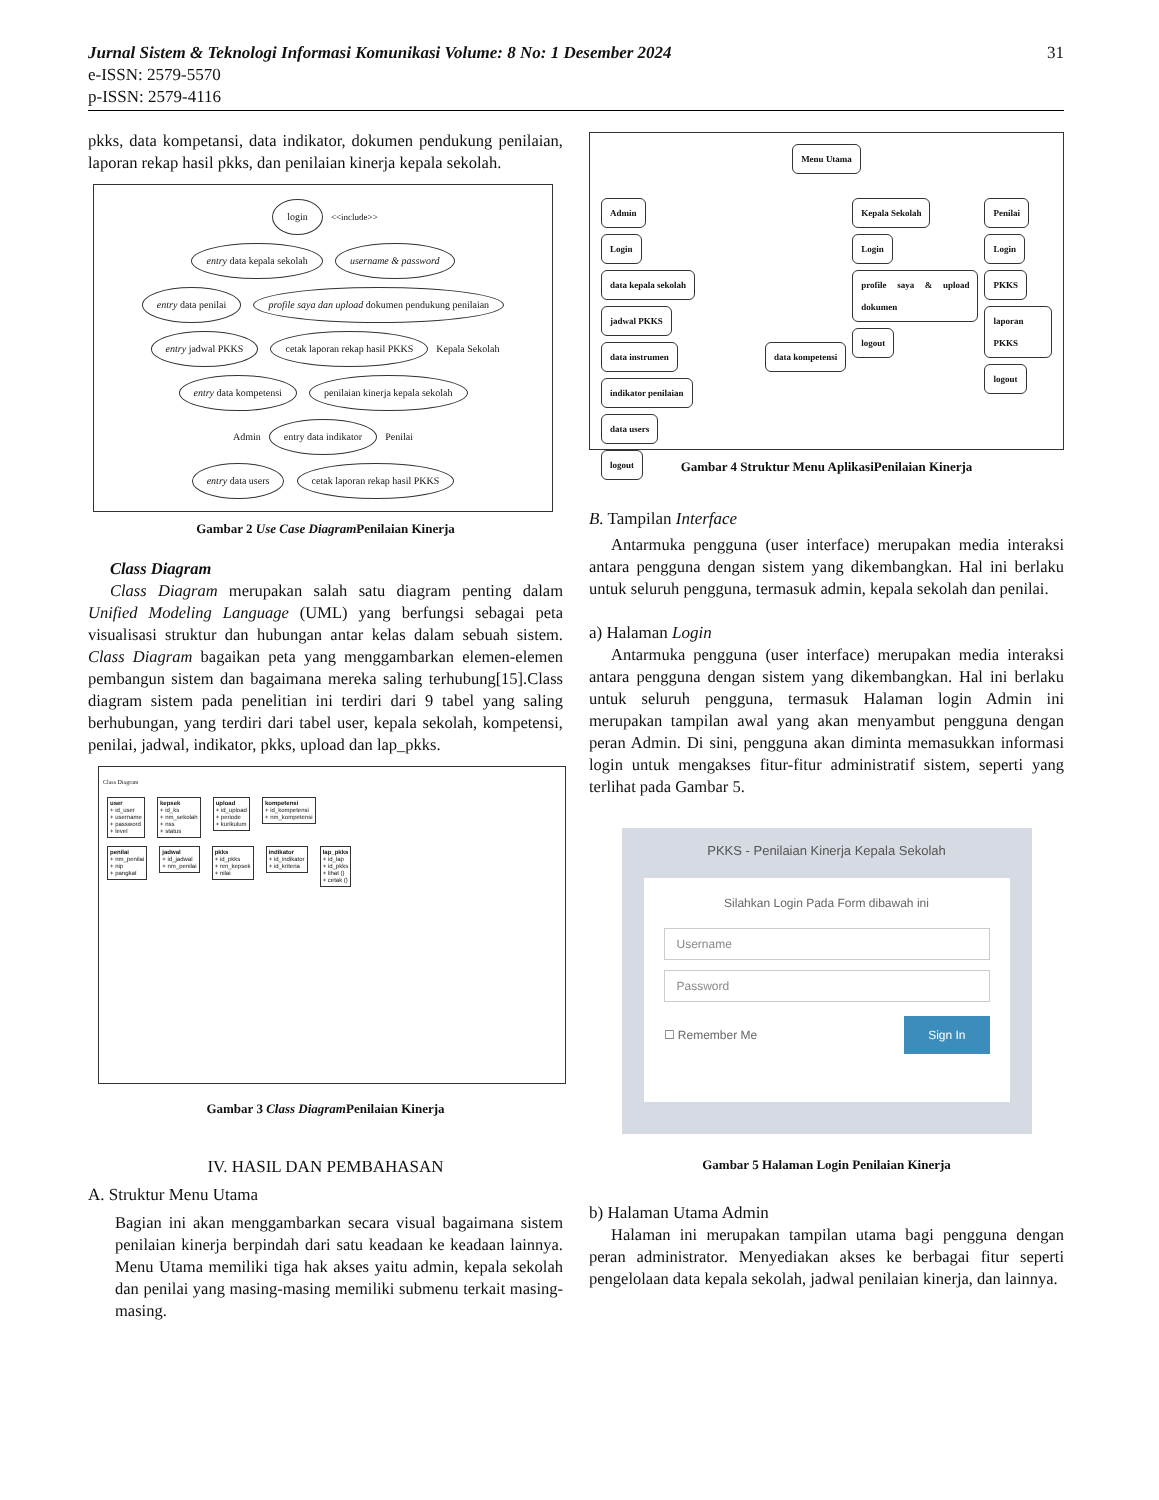31 Jurnal Sistem & Teknologi Informasi Komunikasi Volume: 8 No: 1 Desember 2024
e-ISSN: 2579-5570
p-ISSN: 2579-4116
pkks, data kompetansi, data indikator, dokumen pendukung penilaian, laporan rekap hasil pkks, dan penilaian kinerja kepala sekolah.
login <<include>>
entry data kepala sekolah username & password
entry data penilai profile saya dan upload dokumen pendukung penilaian
entry jadwal PKKS cetak laporan rekap hasil PKKS Kepala Sekolah
entry data kompetensi penilaian kinerja kepala sekolah
Admin entry data indikator Penilai
entry data users cetak laporan rekap hasil PKKS
Gambar 2 Use Case Diagram Penilaian Kinerja
Class Diagram
Class Diagram merupakan salah satu diagram penting dalam Unified Modeling Language (UML) yang berfungsi sebagai peta visualisasi struktur dan hubungan antar kelas dalam sebuah sistem. Class Diagram bagaikan peta yang menggambarkan elemen-elemen pembangun sistem dan bagaimana mereka saling terhubung[15].Class diagram sistem pada penelitian ini terdiri dari 9 tabel yang saling berhubungan, yang terdiri dari tabel user, kepala sekolah, kompetensi, penilai, jadwal, indikator, pkks, upload dan lap_pkks.
Class Diagram
user
+ id_user
+ username
+ password
+ level kepsek
+ id_ks
+ nm_sekolah
+ nss
+ status upload
+ id_upload
+ periode
+ kurikulum kompetensi
+ id_kompetensi
+ nm_kompetensi
penilai
+ nm_penilai
+ nip
+ pangkat jadwal
+ id_jadwal
+ nm_penilai pkks
+ id_pkks
+ nm_kepsek
+ nilai indikator
+ id_indikator
+ id_kriteria lap_pkks
+ id_lap
+ id_pkks
+ lihat ()
+ cetak ()
Gambar 3 Class Diagram Penilaian Kinerja
IV. HASIL DAN PEMBAHASAN
A. Struktur Menu Utama
Bagian ini akan menggambarkan secara visual bagaimana sistem penilaian kinerja berpindah dari satu keadaan ke keadaan lainnya. Menu Utama memiliki tiga hak akses yaitu admin, kepala sekolah dan penilai yang masing-masing memiliki submenu terkait masing-masing.
Menu Utama
Admin
Login
data kepala sekolah
jadwal PKKS
data instrumen data kompetensi indikator penilaian
data users
logout
Kepala Sekolah
Login
profile saya & upload dokumen
logout
Penilai
Login
PKKS
laporan PKKS
logout
Gambar 4 Struktur Menu AplikasiPenilaian Kinerja
B. Tampilan Interface
Antarmuka pengguna (user interface) merupakan media interaksi antara pengguna dengan sistem yang dikembangkan. Hal ini berlaku untuk seluruh pengguna, termasuk admin, kepala sekolah dan penilai.
a) Halaman Login
Antarmuka pengguna (user interface) merupakan media interaksi antara pengguna dengan sistem yang dikembangkan. Hal ini berlaku untuk seluruh pengguna, termasuk Halaman login Admin ini merupakan tampilan awal yang akan menyambut pengguna dengan peran Admin. Di sini, pengguna akan diminta memasukkan informasi login untuk mengakses fitur-fitur administratif sistem, seperti yang terlihat pada Gambar 5.
PKKS - Penilaian Kinerja Kepala Sekolah
Silahkan Login Pada Form dibawah ini
Username
Password
☐ Remember Me Sign In
Gambar 5 Halaman Login Penilaian Kinerja
b) Halaman Utama Admin
Halaman ini merupakan tampilan utama bagi pengguna dengan peran administrator. Menyediakan akses ke berbagai fitur seperti pengelolaan data kepala sekolah, jadwal penilaian kinerja, dan lainnya.